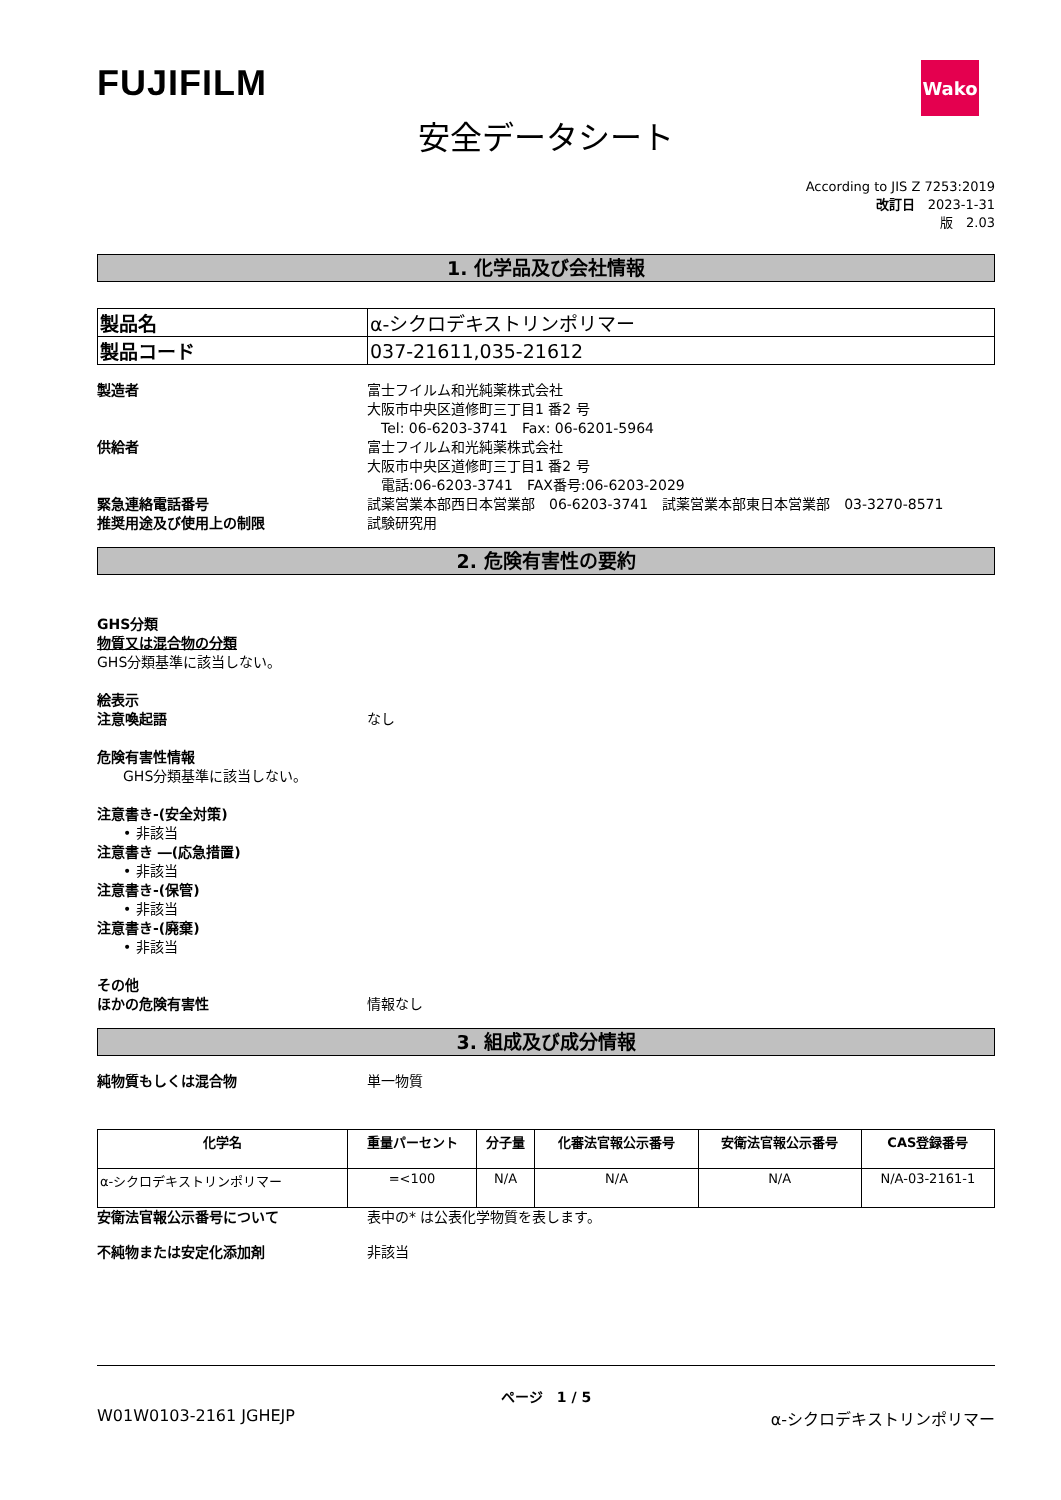FUJIFILM
Wako
安全データシート
According to JIS Z 7253:2019
改訂日　2023-1-31
版　2.03
1. 化学品及び会社情報
| 製品名 | α-シクロデキストリンポリマー |
| 製品コード | 037-21611,035-21612 |
製造者 富士フイルム和光純薬株式会社
大阪市中央区道修町三丁目1 番2 号
　Tel: 06-6203-3741　Fax: 06-6201-5964
供給者 富士フイルム和光純薬株式会社
大阪市中央区道修町三丁目1 番2 号
　電話:06-6203-3741　FAX番号:06-6203-2029
緊急連絡電話番号 試薬営業本部西日本営業部　06-6203-3741　試薬営業本部東日本営業部　03-3270-8571
推奨用途及び使用上の制限 試験研究用
2. 危険有害性の要約
GHS分類
物質又は混合物の分類
GHS分類基準に該当しない。
絵表示
注意喚起語 なし
危険有害性情報
GHS分類基準に該当しない。
注意書き-(安全対策)
• 非該当
注意書き ―(応急措置)
• 非該当
注意書き-(保管)
• 非該当
注意書き-(廃棄)
• 非該当
その他
ほかの危険有害性 情報なし
3. 組成及び成分情報
純物質もしくは混合物 単一物質
| 化学名 | 重量パーセント | 分子量 | 化審法官報公示番号 | 安衛法官報公示番号 | CAS登録番号 |
| --- | --- | --- | --- | --- | --- |
| α-シクロデキストリンポリマー | =<100 | N/A | N/A | N/A | N/A-03-2161-1 |
安衛法官報公示番号について 表中の* は公表化学物質を表します。
不純物または安定化添加剤 非該当
ページ　1 / 5
W01W0103-2161 JGHEJP α-シクロデキストリンポリマー